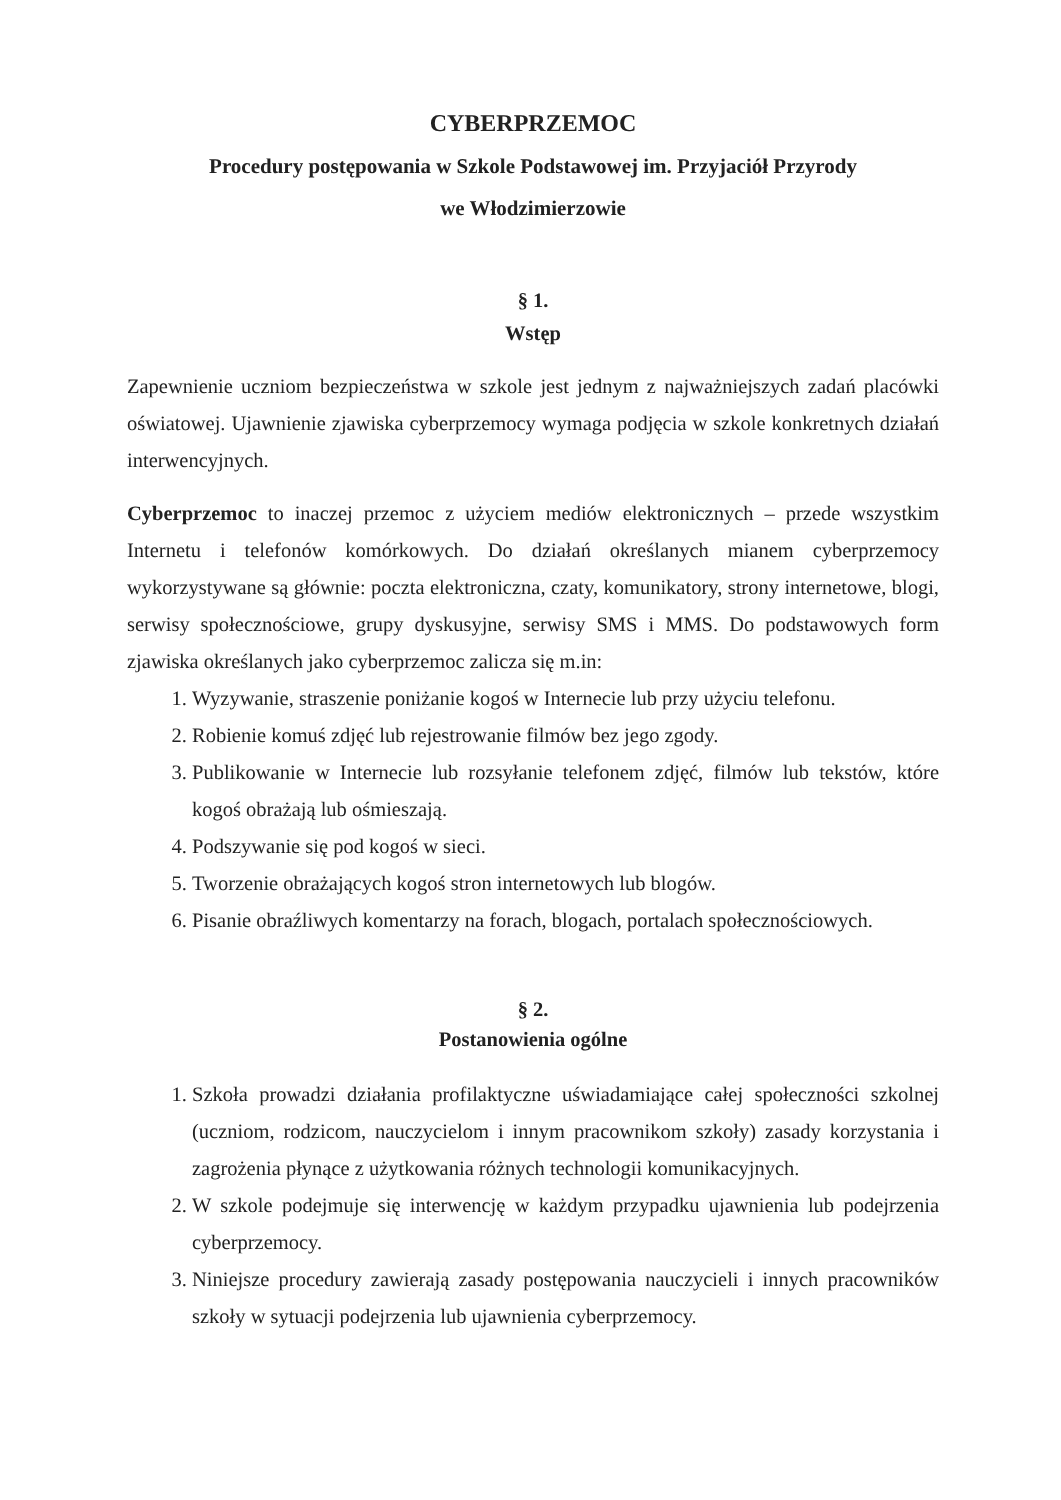CYBERPRZEMOC
Procedury postępowania w Szkole Podstawowej im. Przyjaciół Przyrody
we Włodzimierzowie
§ 1.
Wstęp
Zapewnienie uczniom bezpieczeństwa w szkole jest jednym z najważniejszych zadań placówki oświatowej. Ujawnienie zjawiska cyberprzemocy wymaga podjęcia w szkole konkretnych działań interwencyjnych.
Cyberprzemoc to inaczej przemoc z użyciem mediów elektronicznych – przede wszystkim Internetu i telefonów komórkowych. Do działań określanych mianem cyberprzemocy wykorzystywane są głównie: poczta elektroniczna, czaty, komunikatory, strony internetowe, blogi, serwisy społecznościowe, grupy dyskusyjne, serwisy SMS i MMS. Do podstawowych form zjawiska określanych jako cyberprzemoc zalicza się m.in:
1. Wyzywanie, straszenie poniżanie kogoś w Internecie lub przy użyciu telefonu.
2. Robienie komuś zdjęć lub rejestrowanie filmów bez jego zgody.
3. Publikowanie w Internecie lub rozsyłanie telefonem zdjęć, filmów lub tekstów, które kogoś obrażają lub ośmieszają.
4. Podszywanie się pod kogoś w sieci.
5. Tworzenie obrażających kogoś stron internetowych lub blogów.
6. Pisanie obraźliwych komentarzy na forach, blogach, portalach społecznościowych.
§ 2.
Postanowienia ogólne
1. Szkoła prowadzi działania profilaktyczne uświadamiające całej społeczności szkolnej (uczniom, rodzicom, nauczycielom i innym pracownikom szkoły) zasady korzystania i zagrożenia płynące z użytkowania różnych technologii komunikacyjnych.
2. W szkole podejmuje się interwencję w każdym przypadku ujawnienia lub podejrzenia cyberprzemocy.
3. Niniejsze procedury zawierają zasady postępowania nauczycieli i innych pracowników szkoły w sytuacji podejrzenia lub ujawnienia cyberprzemocy.